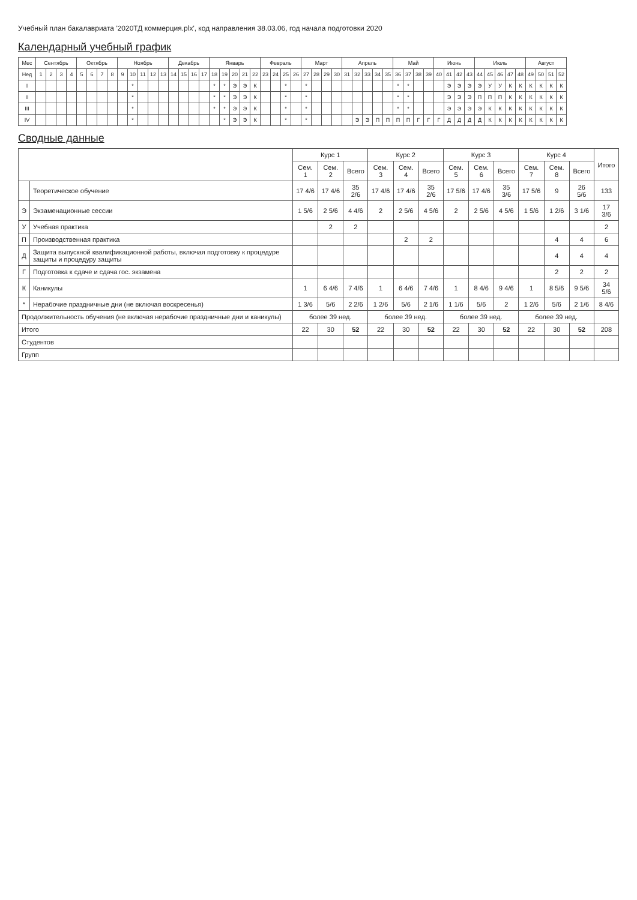Учебный план бакалавриата '2020ТД коммерция.plx', код направления 38.03.06, год начала подготовки 2020
Календарный учебный график
| Мес | Сентябрь | | | | Октябрь | | | | Ноябрь | | | | | Декабрь | | | | Январь | | | | | Февраль | | | | Март | | | | Апрель | | | | | Май | | | | Июнь | | | | Июль | | | | | Август | | | |
| --- | --- | --- | --- | --- | --- | --- | --- | --- | --- | --- | --- | --- | --- | --- | --- | --- | --- | --- | --- | --- | --- | --- | --- | --- | --- | --- | --- | --- | --- | --- | --- | --- | --- | --- | --- | --- | --- | --- | --- | --- | --- | --- | --- | --- | --- | --- | --- | --- | --- | --- | --- | --- |
| Нед | 1 | 2 | 3 | 4 | 5 | 6 | 7 | 8 | 9 | 10 | 11 | 12 | 13 | 14 | 15 | 16 | 17 | 18 | 19 | 20 | 21 | 22 | 23 | 24 | 25 | 26 | 27 | 28 | 29 | 30 | 31 | 32 | 33 | 34 | 35 | 36 | 37 | 38 | 39 | 40 | 41 | 42 | 43 | 44 | 45 | 46 | 47 | 48 | 49 | 50 | 51 | 52 |
| I | | | | | | | | | | * | | | | | | | | * | * | Э | Э | К | | | * | | * | | | | | | | | | * | * | | | | Э | Э | Э | Э | У | У | К | К | К | К | К | К |
| II | | | | | | | | | | * | | | | | | | | * | * | Э | Э | К | | | * | | * | | | | | | | | | * | * | | | | Э | Э | Э | П | П | П | К | К | К | К | К | К |
| III | | | | | | | | | | * | | | | | | | | * | * | Э | Э | К | | | * | | * | | | | | | | | | * | * | | | | Э | Э | Э | Э | К | К | К | К | К | К | К | К |
| IV | | | | | | | | | | * | | | | | | | | | * | Э | Э | К | | | * | | * | | | | | Э | Э | П | П | П | П | Г | Г | Г | Д | Д | Д | Д | К | К | К | К | К | К | К | К |
Сводные данные
| | | Курс 1 | | | Курс 2 | | | Курс 3 | | | Курс 4 | | | Итого |
| --- | --- | --- | --- | --- | --- | --- | --- | --- | --- | --- | --- | --- | --- | --- |
| | | Сем. 1 | Сем. 2 | Всего | Сем. 3 | Сем. 4 | Всего | Сем. 5 | Сем. 6 | Всего | Сем. 7 | Сем. 8 | Всего | |
| | Теоретическое обучение | 17 4/6 | 17 4/6 | 35 2/6 | 17 4/6 | 17 4/6 | 35 2/6 | 17 5/6 | 17 4/6 | 35 3/6 | 17 5/6 | 9 | 26 5/6 | 133 |
| Э | Экзаменационные сессии | 1 5/6 | 2 5/6 | 4 4/6 | 2 | 2 5/6 | 4 5/6 | 2 | 2 5/6 | 4 5/6 | 1 5/6 | 1 2/6 | 3 1/6 | 17 3/6 |
| У | Учебная практика | | 2 | 2 | | | | | | | | | | 2 |
| П | Производственная практика | | | | | 2 | 2 | | | | | 4 | 4 | 6 |
| Д | Защита выпускной квалификационной работы, включая подготовку к процедуре защиты и процедуру защиты | | | | | | | | | | | 4 | 4 | 4 |
| Г | Подготовка к сдаче и сдача гос. экзамена | | | | | | | | | | | 2 | 2 | 2 |
| К | Каникулы | 1 | 6 4/6 | 7 4/6 | 1 | 6 4/6 | 7 4/6 | 1 | 8 4/6 | 9 4/6 | 1 | 8 5/6 | 9 5/6 | 34 5/6 |
| * | Нерабочие праздничные дни (не включая воскресенья) | 1 3/6 | 5/6 | 2 2/6 | 1 2/6 | 5/6 | 2 1/6 | 1 1/6 | 5/6 | 2 | 1 2/6 | 5/6 | 2 1/6 | 8 4/6 |
| Продолжительность обучения (не включая нерабочие праздничные дни и каникулы) | | более 39 нед. | | | более 39 нед. | | | более 39 нед. | | | более 39 нед. | | | |
| Итого | | 22 | 30 | 52 | 22 | 30 | 52 | 22 | 30 | 52 | 22 | 30 | 52 | 208 |
| Студентов | | | | | | | | | | | | | | |
| Групп | | | | | | | | | | | | | | |